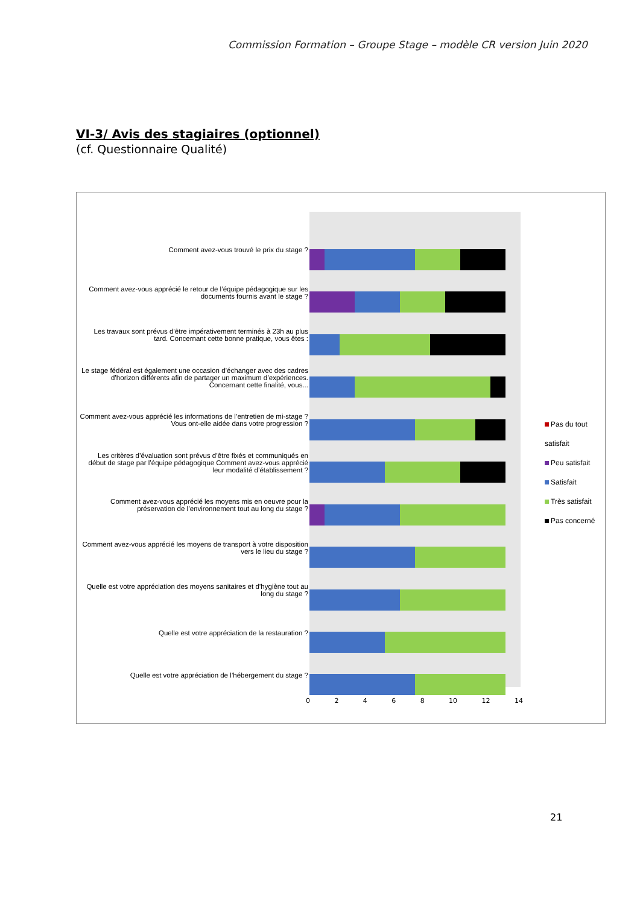Commission Formation – Groupe Stage – modèle CR version Juin 2020
VI-3/ Avis des stagiaires (optionnel)
(cf. Questionnaire Qualité)
Comment avez-vous trouvé le prix du stage ?
Comment avez-vous apprécié le retour de l’équipe pédagogique sur les documents fournis avant le stage ?
Les travaux sont prévus d’être impérativement terminés à 23h au plus tard. Concernant cette bonne pratique, vous êtes :
Le stage fédéral est également une occasion d’échanger avec des cadres d’horizon différents afin de partager un maximum d’expériences. Concernant cette finalité, vous...
Comment avez-vous apprécié les informations de l’entretien de mi-stage ? Vous ont-elle aidée dans votre progression ?
Les critères d’évaluation sont prévus d’être fixés et communiqués en début de stage par l’équipe pédagogique Comment avez-vous apprécié leur modalité d’établissement ?
Comment avez-vous apprécié les moyens mis en oeuvre pour la préservation de l’environnement tout au long du stage ?
Comment avez-vous apprécié les moyens de transport à votre disposition vers le lieu du stage ?
Quelle est votre appréciation des moyens sanitaires et d’hygiène tout au long du stage ?
Quelle est votre appréciation de la restauration ?
Quelle est votre appréciation de l’hébergement du stage ?
0 2 4 6 8 10 12 14
Pas du tout satisfait
Peu satisfait
Satisfait
Très satisfait
Pas concerné
21